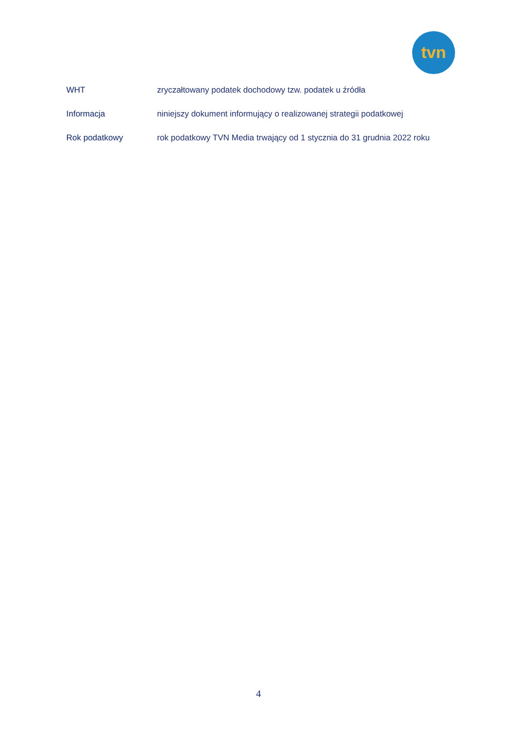tvn
WHT
zryczałtowany podatek dochodowy tzw. podatek u źródła
Informacja
niniejszy dokument informujący o realizowanej strategii podatkowej
Rok podatkowy
rok podatkowy TVN Media trwający od 1 stycznia do 31 grudnia 2022 roku
4